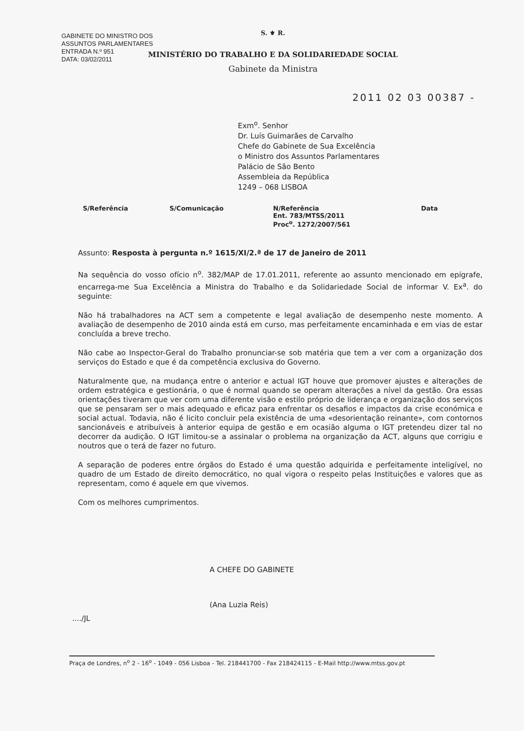GABINETE DO MINISTRO DOS
ASSUNTOS PARLAMENTARES
ENTRADA N.º 951
DATA: 03/02/2011
S. ⚜ R.
MINISTÉRIO DO TRABALHO E DA SOLIDARIEDADE SOCIAL
Gabinete da Ministra
2011 02 03 00387 -
Exm<sup>o</sup>. Senhor
Dr. Luís Guimarães de Carvalho
Chefe do Gabinete de Sua Excelência
o Ministro dos Assuntos Parlamentares
Palácio de São Bento
Assembleia da República
1249 – 068 LISBOA
| S/Referência | S/Comunicação | N/Referência Ent. 783/MTSS/2011 Proc<sup>o</sup>. 1272/2007/561 | Data |
| --- | --- | --- | --- |
Assunto: Resposta à pergunta n.º 1615/XI/2.ª de 17 de Janeiro de 2011
Na sequência do vosso ofício n<sup>o</sup>. 382/MAP de 17.01.2011, referente ao assunto mencionado em epígrafe, encarrega-me Sua Excelência a Ministra do Trabalho e da Solidariedade Social de informar V. Ex<sup>a</sup>. do seguinte:
Não há trabalhadores na ACT sem a competente e legal avaliação de desempenho neste momento. A avaliação de desempenho de 2010 ainda está em curso, mas perfeitamente encaminhada e em vias de estar concluída a breve trecho.
Não cabe ao Inspector-Geral do Trabalho pronunciar-se sob matéria que tem a ver com a organização dos serviços do Estado e que é da competência exclusiva do Governo.
Naturalmente que, na mudança entre o anterior e actual IGT houve que promover ajustes e alterações de ordem estratégica e gestionária, o que é normal quando se operam alterações a nível da gestão. Ora essas orientações tiveram que ver com uma diferente visão e estilo próprio de liderança e organização dos serviços que se pensaram ser o mais adequado e eficaz para enfrentar os desafios e impactos da crise económica e social actual. Todavia, não é licito concluir pela existência de uma «desorientação reinante», com contornos sancionáveis e atribuíveis à anterior equipa de gestão e em ocasião alguma o IGT pretendeu dizer tal no decorrer da audição. O IGT limitou-se a assinalar o problema na organização da ACT, alguns que corrigiu e noutros que o terá de fazer no futuro.
A separação de poderes entre órgãos do Estado é uma questão adquirida e perfeitamente inteligível, no quadro de um Estado de direito democrático, no qual vigora o respeito pelas Instituições e valores que as representam, como é aquele em que vivemos.
Com os melhores cumprimentos.
A CHEFE DO GABINETE
(Ana Luzia Reis)
..../JL
Praça de Londres, n<sup>o</sup> 2 - 16<sup>o</sup> - 1049 - 056 Lisboa - Tel. 218441700 - Fax 218424115 - E-Mail http://www.mtss.gov.pt